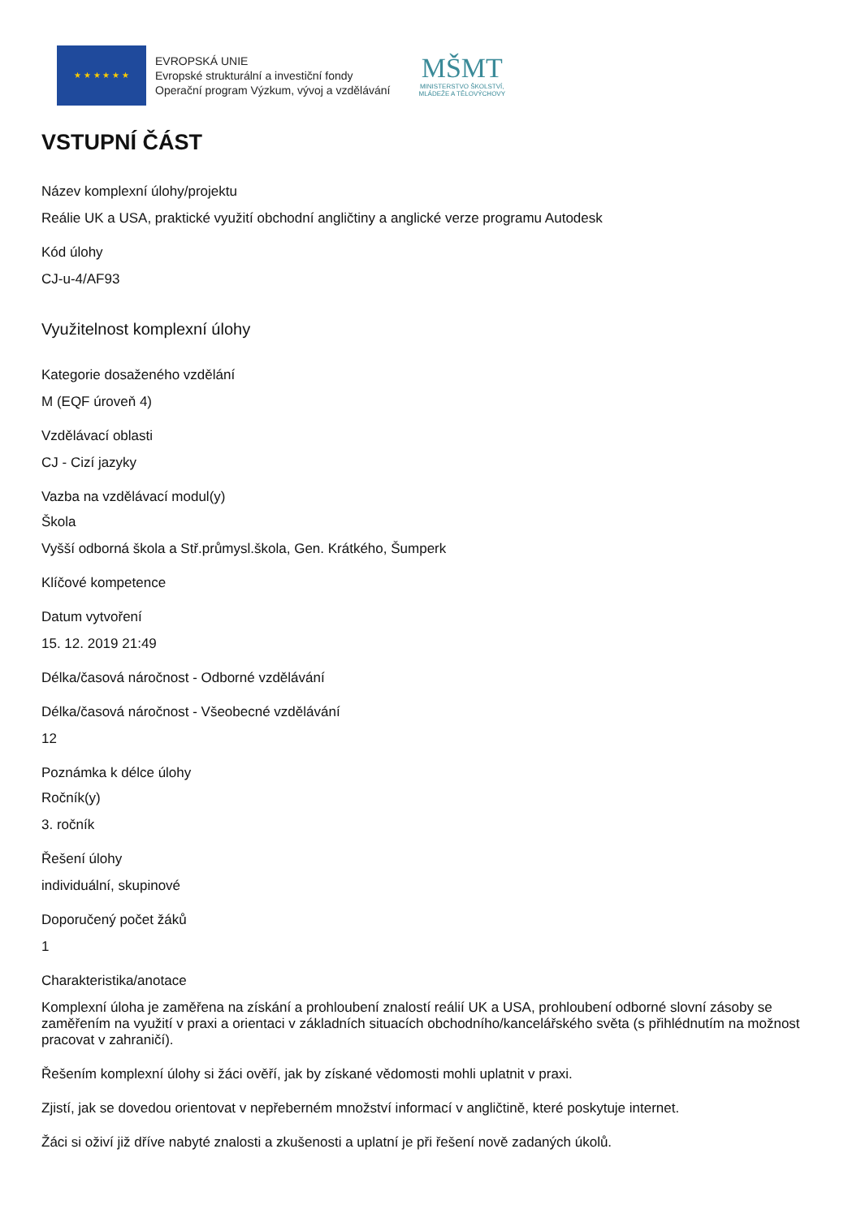★ ★ ★ ★ ★ ★
EVROPSKÁ UNIE
Evropské strukturální a investiční fondy
Operační program Výzkum, vývoj a vzdělávání
MŠMT
MINISTERSTVO ŠKOLSTVÍ,
MLÁDEŽE A TĚLOVÝCHOVY
VSTUPNÍ ČÁST
Název komplexní úlohy/projektu
Reálie UK a USA, praktické využití obchodní angličtiny a anglické verze programu Autodesk
Kód úlohy
CJ-u-4/AF93
Využitelnost komplexní úlohy
Kategorie dosaženého vzdělání
M (EQF úroveň 4)
Vzdělávací oblasti
CJ - Cizí jazyky
Vazba na vzdělávací modul(y)
Škola
Vyšší odborná škola a Stř.průmysl.škola, Gen. Krátkého, Šumperk
Klíčové kompetence
Datum vytvoření
15. 12. 2019 21:49
Délka/časová náročnost - Odborné vzdělávání
Délka/časová náročnost - Všeobecné vzdělávání
12
Poznámka k délce úlohy
Ročník(y)
3. ročník
Řešení úlohy
individuální, skupinové
Doporučený počet žáků
1
Charakteristika/anotace
Komplexní úloha je zaměřena na získání a prohloubení znalostí reálií UK a USA, prohloubení odborné slovní zásoby se zaměřením na využití v praxi a orientaci v základních situacích obchodního/kancelářského světa (s přihlédnutím na možnost pracovat v zahraničí).
Řešením komplexní úlohy si žáci ověří, jak by získané vědomosti mohli uplatnit v praxi.
Zjistí, jak se dovedou orientovat v nepřeberném množství informací v angličtině, které poskytuje internet.
Žáci si oživí již dříve nabyté znalosti a zkušenosti a uplatní je při řešení nově zadaných úkolů.